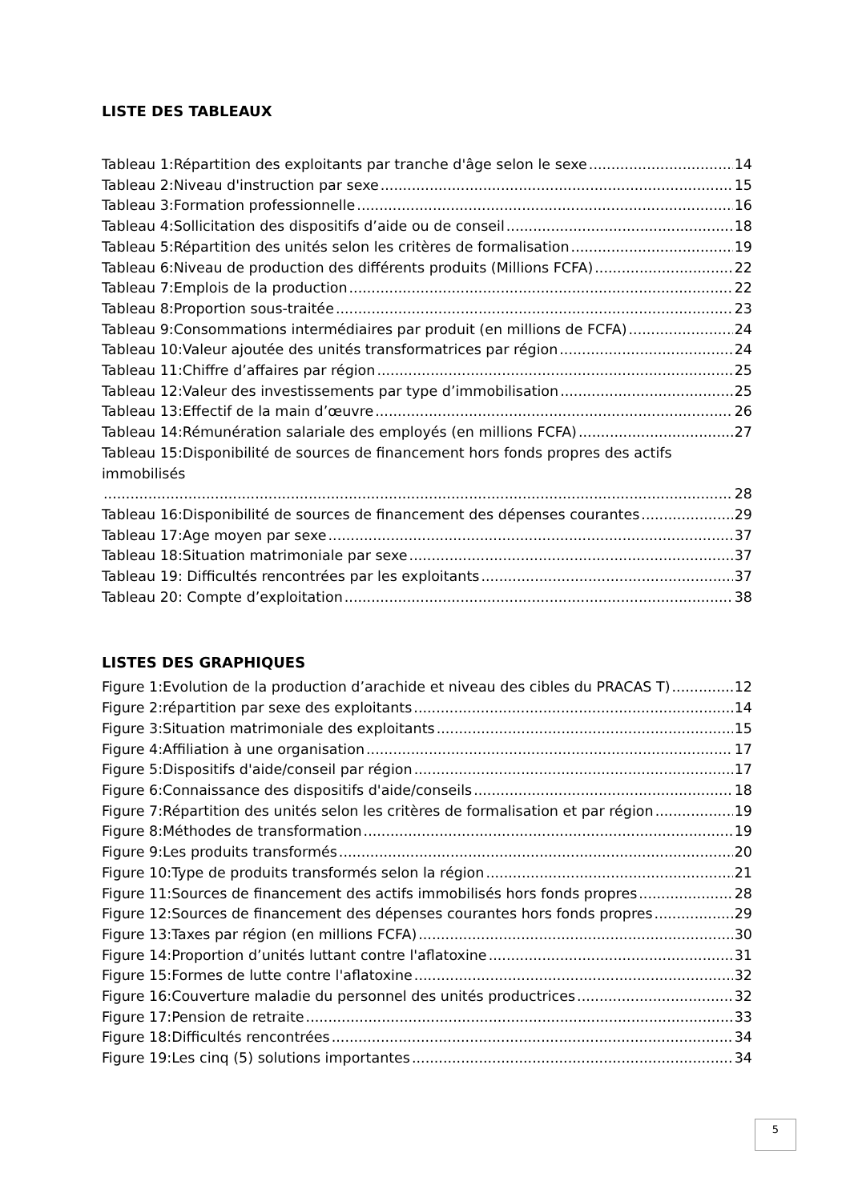LISTE DES TABLEAUX
Tableau 1:Répartition des exploitants par tranche d'âge selon le sexe 14
Tableau 2:Niveau d'instruction par sexe 15
Tableau 3:Formation professionnelle 16
Tableau 4:Sollicitation des dispositifs d’aide ou de conseil 18
Tableau 5:Répartition des unités selon les critères de formalisation 19
Tableau 6:Niveau de production des différents produits (Millions FCFA) 22
Tableau 7:Emplois de la production 22
Tableau 8:Proportion sous-traitée 23
Tableau 9:Consommations intermédiaires par produit (en millions de FCFA) 24
Tableau 10:Valeur ajoutée des unités transformatrices par région 24
Tableau 11:Chiffre d’affaires par région 25
Tableau 12:Valeur des investissements par type d’immobilisation 25
Tableau 13:Effectif de la main d’œuvre 26
Tableau 14:Rémunération salariale des employés (en millions FCFA) 27
Tableau 15:Disponibilité de sources de financement hors fonds propres des actifs immobilisés
28
Tableau 16:Disponibilité de sources de financement des dépenses courantes 29
Tableau 17:Age moyen par sexe 37
Tableau 18:Situation matrimoniale par sexe 37
Tableau 19: Difficultés rencontrées par les exploitants 37
Tableau 20: Compte d’exploitation 38
LISTES DES GRAPHIQUES
Figure 1:Evolution de la production d’arachide et niveau des cibles du PRACAS T) 12
Figure 2:répartition par sexe des exploitants 14
Figure 3:Situation matrimoniale des exploitants 15
Figure 4:Affiliation à une organisation 17
Figure 5:Dispositifs d'aide/conseil par région 17
Figure 6:Connaissance des dispositifs d'aide/conseils 18
Figure 7:Répartition des unités selon les critères de formalisation et par région 19
Figure 8:Méthodes de transformation 19
Figure 9:Les produits transformés 20
Figure 10:Type de produits transformés selon la région 21
Figure 11:Sources de financement des actifs immobilisés hors fonds propres 28
Figure 12:Sources de financement des dépenses courantes hors fonds propres 29
Figure 13:Taxes par région (en millions FCFA) 30
Figure 14:Proportion d’unités luttant contre l'aflatoxine 31
Figure 15:Formes de lutte contre l'aflatoxine 32
Figure 16:Couverture maladie du personnel des unités productrices 32
Figure 17:Pension de retraite 33
Figure 18:Difficultés rencontrées 34
Figure 19:Les cinq (5) solutions importantes 34
5